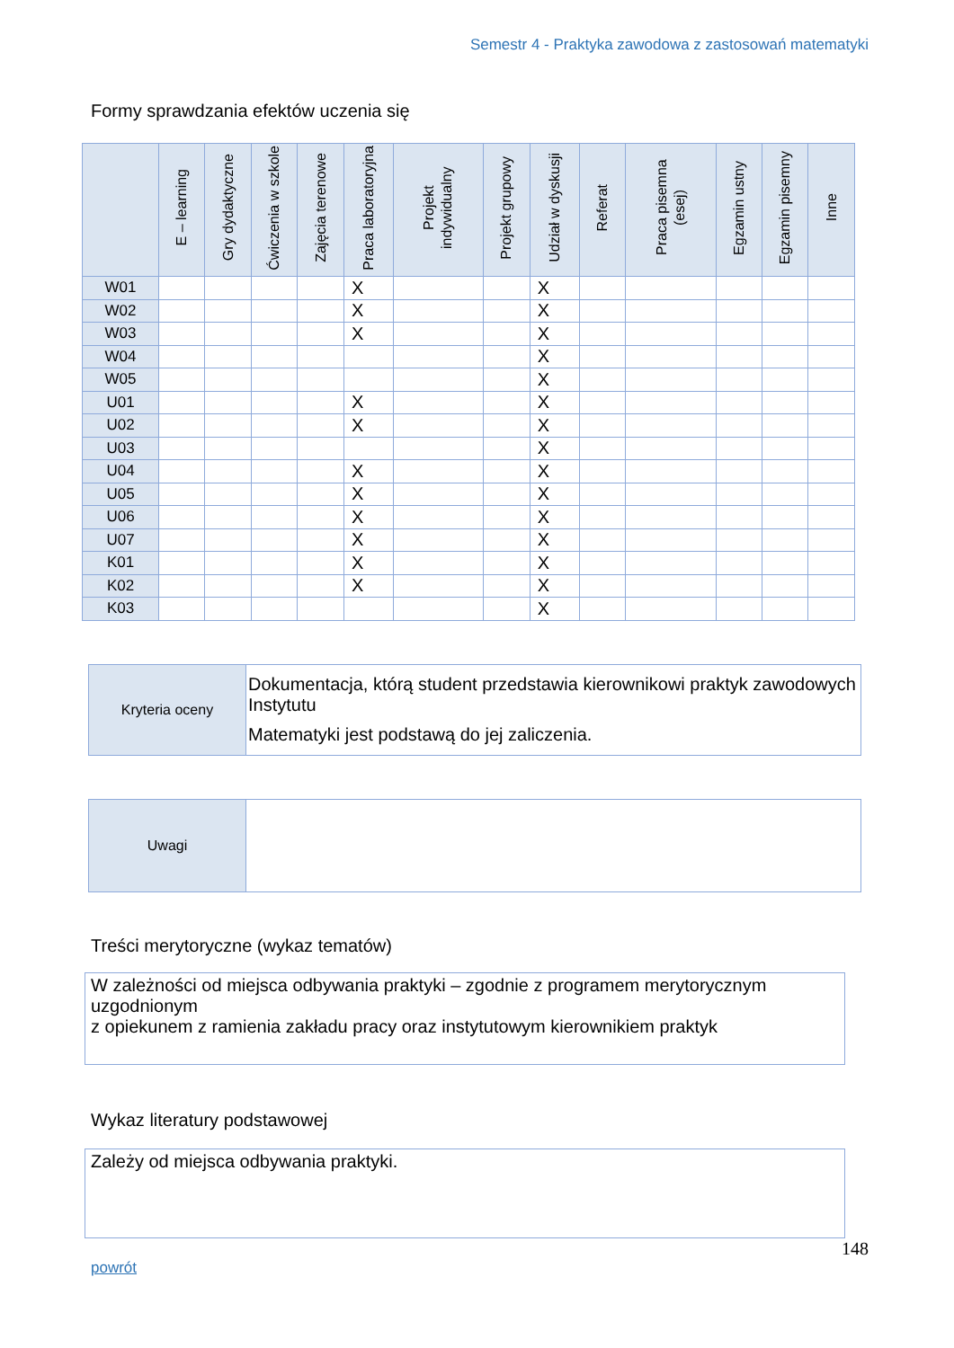Semestr 4 - Praktyka zawodowa z zastosowań matematyki
Formy sprawdzania efektów uczenia się
| | E – learning | Gry dydaktyczne | Ćwiczenia w szkole | Zajęcia terenowe | Praca laboratoryjna | Projekt indywidualny | Projekt grupowy | Udział w dyskusji | Referat | Praca pisemna (esej) | Egzamin ustny | Egzamin pisemny | Inne |
| --- | --- | --- | --- | --- | --- | --- | --- | --- | --- | --- | --- | --- | --- |
| W01 | | | | | X | | | X | | | | | |
| W02 | | | | | X | | | X | | | | | |
| W03 | | | | | X | | | X | | | | | |
| W04 | | | | | | | | X | | | | | |
| W05 | | | | | | | | X | | | | | |
| U01 | | | | | X | | | X | | | | | |
| U02 | | | | | X | | | X | | | | | |
| U03 | | | | | | | | X | | | | | |
| U04 | | | | | X | | | X | | | | | |
| U05 | | | | | X | | | X | | | | | |
| U06 | | | | | X | | | X | | | | | |
| U07 | | | | | X | | | X | | | | | |
| K01 | | | | | X | | | X | | | | | |
| K02 | | | | | X | | | X | | | | | |
| K03 | | | | | | | | X | | | | | |
| Kryteria oceny | Dokumentacja, którą student przedstawia kierownikowi praktyk zawodowych Instytutu Matematyki jest podstawą do jej zaliczenia. |
| Uwagi | |
Treści merytoryczne (wykaz tematów)
W zależności od miejsca odbywania praktyki – zgodnie z programem merytorycznym uzgodnionym
z opiekunem z ramienia zakładu pracy oraz instytutowym kierownikiem praktyk
Wykaz literatury podstawowej
Zależy od miejsca odbywania praktyki.
148
powrót